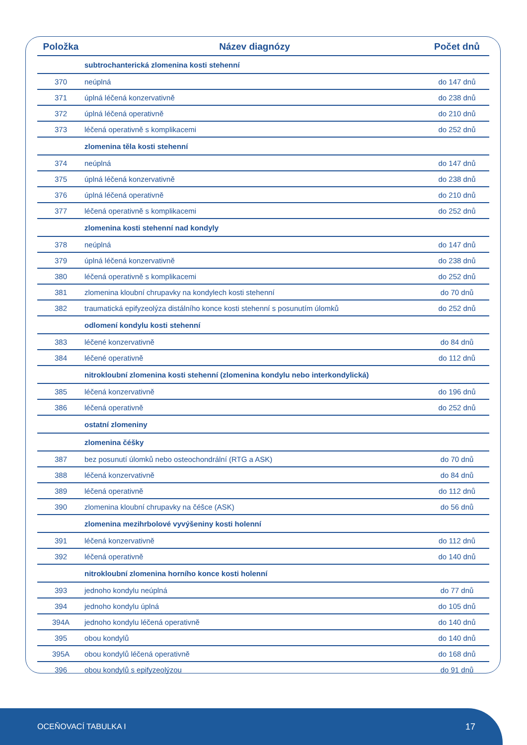| Položka | Název diagnózy | Počet dnů |
| --- | --- | --- |
| | subtrochanterická zlomenina kosti stehenní | |
| 370 | neúplná | do 147 dnů |
| 371 | úplná léčená konzervativně | do 238 dnů |
| 372 | úplná léčená operativně | do 210 dnů |
| 373 | léčená operativně s komplikacemi | do 252 dnů |
| | zlomenina těla kosti stehenní | |
| 374 | neúplná | do 147 dnů |
| 375 | úplná léčená konzervativně | do 238 dnů |
| 376 | úplná léčená operativně | do 210 dnů |
| 377 | léčená operativně s komplikacemi | do 252 dnů |
| | zlomenina kosti stehenní nad kondyly | |
| 378 | neúplná | do 147 dnů |
| 379 | úplná léčená konzervativně | do 238 dnů |
| 380 | léčená operativně s komplikacemi | do 252 dnů |
| 381 | zlomenina kloubní chrupavky na kondylech kosti stehenní | do 70 dnů |
| 382 | traumatická epifyzeolýza distálního konce kosti stehenní s posunutím úlomků | do 252 dnů |
| | odlomení kondylu kosti stehenní | |
| 383 | léčené konzervativně | do 84 dnů |
| 384 | léčené operativně | do 112 dnů |
| | nitrokloubní zlomenina kosti stehenní (zlomenina kondylu nebo interkondylická) | |
| 385 | léčená konzervativně | do 196 dnů |
| 386 | léčená operativně | do 252 dnů |
| | ostatní zlomeniny | |
| | zlomenina čéšky | |
| 387 | bez posunutí úlomků nebo osteochondrální (RTG a ASK) | do 70 dnů |
| 388 | léčená konzervativně | do 84 dnů |
| 389 | léčená operativně | do 112 dnů |
| 390 | zlomenina kloubní chrupavky na čéšce (ASK) | do 56 dnů |
| | zlomenina mezihrbolové vyvýšeniny kosti holenní | |
| 391 | léčená konzervativně | do 112 dnů |
| 392 | léčená operativně | do 140 dnů |
| | nitrokloubní zlomenina horního konce kosti holenní | |
| 393 | jednoho kondylu neúplná | do 77 dnů |
| 394 | jednoho kondylu úplná | do 105 dnů |
| 394A | jednoho kondylu léčená operativně | do 140 dnů |
| 395 | obou kondylů | do 140 dnů |
| 395A | obou kondylů léčená operativně | do 168 dnů |
| 396 | obou kondylů s epifyzeolýzou | do 91 dnů |
OCEŇOVACÍ TABULKA I 17